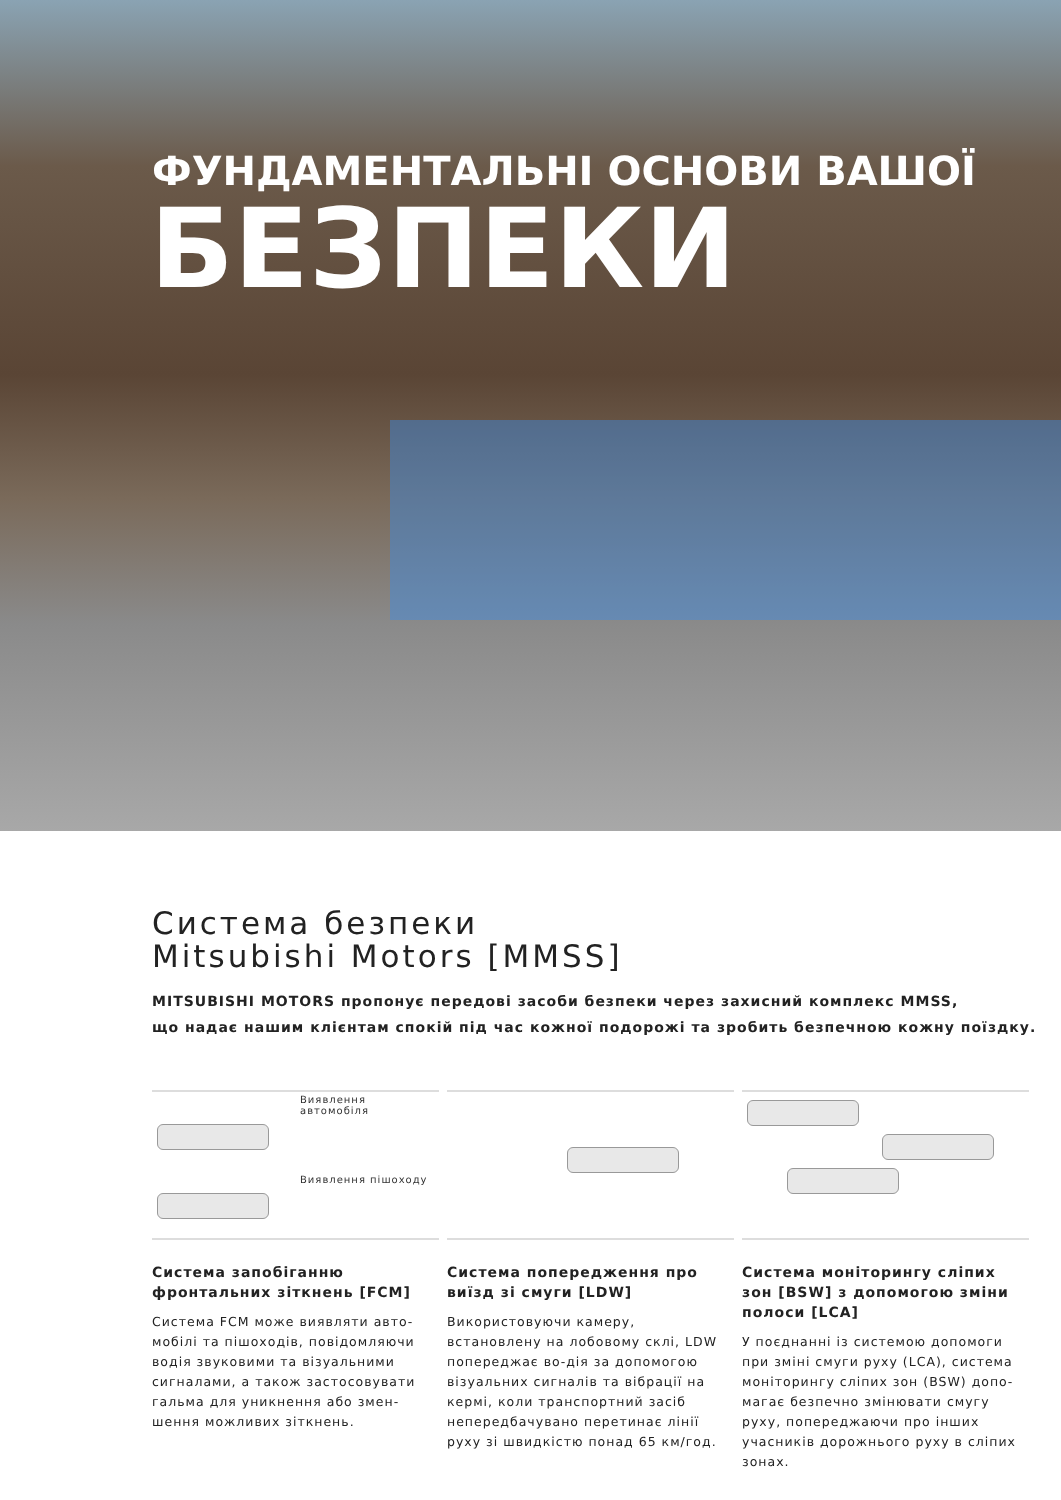ФУНДАМЕНТАЛЬНІ ОСНОВИ ВАШОЇ
БЕЗПЕКИ
Система безпеки
Mitsubishi Motors [MMSS]
MITSUBISHI MOTORS пропонує передові засоби безпеки через захисний комплекс MMSS,
що надає нашим клієнтам спокій під час кожної подорожі та зробить безпечною кожну поїздку.
Виявлення автомобіля
Виявлення пішоходу
Система запобіганню фронтальних зіткнень [FCM]
Система FCM може виявляти авто-мобілі та пішоходів, повідомляючи водія звуковими та візуальними сигналами, а також застосовувати гальма для уникнення або змен-шення можливих зіткнень.
Система попередження про виїзд зі смуги [LDW]
Використовуючи камеру, встановлену на лобовому склі, LDW попереджає во-дія за допомогою візуальних сигналів та вібрації на кермі, коли транспортний засіб непередбачувано перетинає лінії руху зі швидкістю понад 65 км/год.
Система моніторингу сліпих зон [BSW] з допомогою зміни полоси [LCA]
У поєднанні із системою допомоги при зміні смуги руху (LCA), система моніторингу сліпих зон (BSW) допо-магає безпечно змінювати смугу руху, попереджаючи про інших учасників дорожнього руху в сліпих зонах.